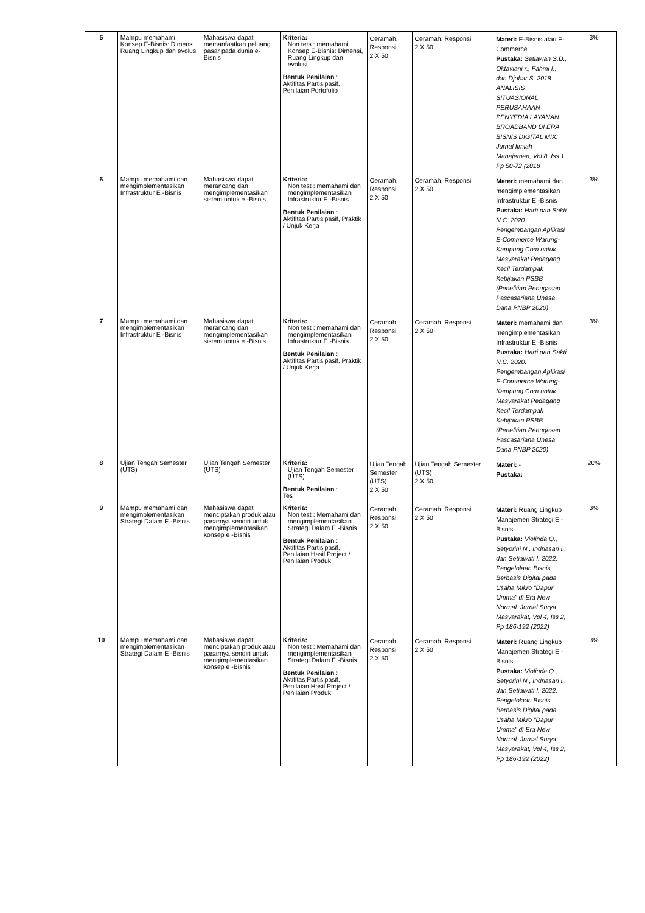| 5 | Mampu memahami Konsep E-Bisnis: Dimensi, Ruang Lingkup dan evolusi | Mahasiswa dapat memanfaatkan peluang pasar pada dunia e-Bisnis | Kriteria: Non tets : memahami Konsep E-Bisnis: Dimensi, Ruang Lingkup dan evolusi Bentuk Penilaian : Aktifitas Partisipasif, Penilaian Portofolio | Ceramah, Responsi 2 X 50 | Ceramah, Responsi 2 X 50 | Materi: E-Bisnis atau E-Commerce Pustaka: Setiawan S.D., Oktaviani r., Fahmi I., dan Djohar S. 2018. ANALISIS SITUASIONAL PERUSAHAAN PENYEDIA LAYANAN BROADBAND DI ERA BISNIS DIGITAL MIX: Jurnal Ilmiah Manajemen, Vol 8, Iss 1, Pp 50-72 (2018 | 3% |
| 6 | Mampu memahami dan mengimplementasikan Infrastruktur E -Bisnis | Mahasiswa dapat merancang dan mengimplementasikan sistem untuk e -Bisnis | Kriteria: Non test : memahami dan mengimplementasikan Infrastruktur E -Bisnis Bentuk Penilaian : Aktifitas Partisipasif, Praktik / Unjuk Kerja | Ceramah, Responsi 2 X 50 | Ceramah, Responsi 2 X 50 | Materi: memahami dan mengimplementasikan Infrastruktur E -Bisnis Pustaka: Harti dan Sakti N.C. 2020. Pengembangan Aplikasi E-Commerce Warung-Kampung.Com untuk Masyarakat Pedagang Kecil Terdampak Kebijakan PSBB (Penelitian Penugasan Pascasarjana Unesa Dana PNBP 2020) | 3% |
| 7 | Mampu memahami dan mengimplementasikan Infrastruktur E -Bisnis | Mahasiswa dapat merancang dan mengimplementasikan sistem untuk e -Bisnis | Kriteria: Non test : memahami dan mengimplementasikan Infrastruktur E -Bisnis Bentuk Penilaian : Aktifitas Partisipasif, Praktik / Unjuk Kerja | Ceramah, Responsi 2 X 50 | Ceramah, Responsi 2 X 50 | Materi: memahami dan mengimplementasikan Infrastruktur E -Bisnis Pustaka: Harti dan Sakti N.C. 2020. Pengembangan Aplikasi E-Commerce Warung-Kampung.Com untuk Masyarakat Pedagang Kecil Terdampak Kebijakan PSBB (Penelitian Penugasan Pascasarjana Unesa Dana PNBP 2020) | 3% |
| 8 | Ujian Tengah Semester (UTS) | Ujian Tengah Semester (UTS) | Kriteria: Ujian Tengah Semester (UTS) Bentuk Penilaian : Tes | Ujian Tengah Semester (UTS) 2 X 50 | Ujian Tengah Semester (UTS) 2 X 50 | Materi: - Pustaka: | 20% |
| 9 | Mampu memahami dan mengimplementasikan Strategi Dalam E -Bisnis | Mahasiswa dapat menciptakan produk atau pasarnya sendiri untuk mengimplementasikan konsep e -Bisnis | Kriteria: Non test : Memahami dan mengimplementasikan Strategi Dalam E -Bisnis Bentuk Penilaian : Aktifitas Partisipasif, Penilaian Hasil Project / Penilaian Produk | Ceramah, Responsi 2 X 50 | Ceramah, Responsi 2 X 50 | Materi: Ruang Lingkup Manajemen Strategi E - Bisnis Pustaka: Violinda Q., Setyorini N., Indriasari I., dan Setiawati I. 2022. Pengelolaan Bisnis Berbasis Digital pada Usaha Mikro “Dapur Umma” di Era New Normal. Jurnal Surya Masyarakat, Vol 4, Iss 2, Pp 186-192 (2022) | 3% |
| 10 | Mampu memahami dan mengimplementasikan Strategi Dalam E -Bisnis | Mahasiswa dapat menciptakan produk atau pasarnya sendiri untuk mengimplementasikan konsep e -Bisnis | Kriteria: Non test : Memahami dan mengimplementasikan Strategi Dalam E -Bisnis Bentuk Penilaian : Aktifitas Partisipasif, Penilaian Hasil Project / Penilaian Produk | Ceramah, Responsi 2 X 50 | Ceramah, Responsi 2 X 50 | Materi: Ruang Lingkup Manajemen Strategi E - Bisnis Pustaka: Violinda Q., Setyorini N., Indriasari I., dan Setiawati I. 2022. Pengelolaan Bisnis Berbasis Digital pada Usaha Mikro “Dapur Umma” di Era New Normal. Jurnal Surya Masyarakat, Vol 4, Iss 2, Pp 186-192 (2022) | 3% |